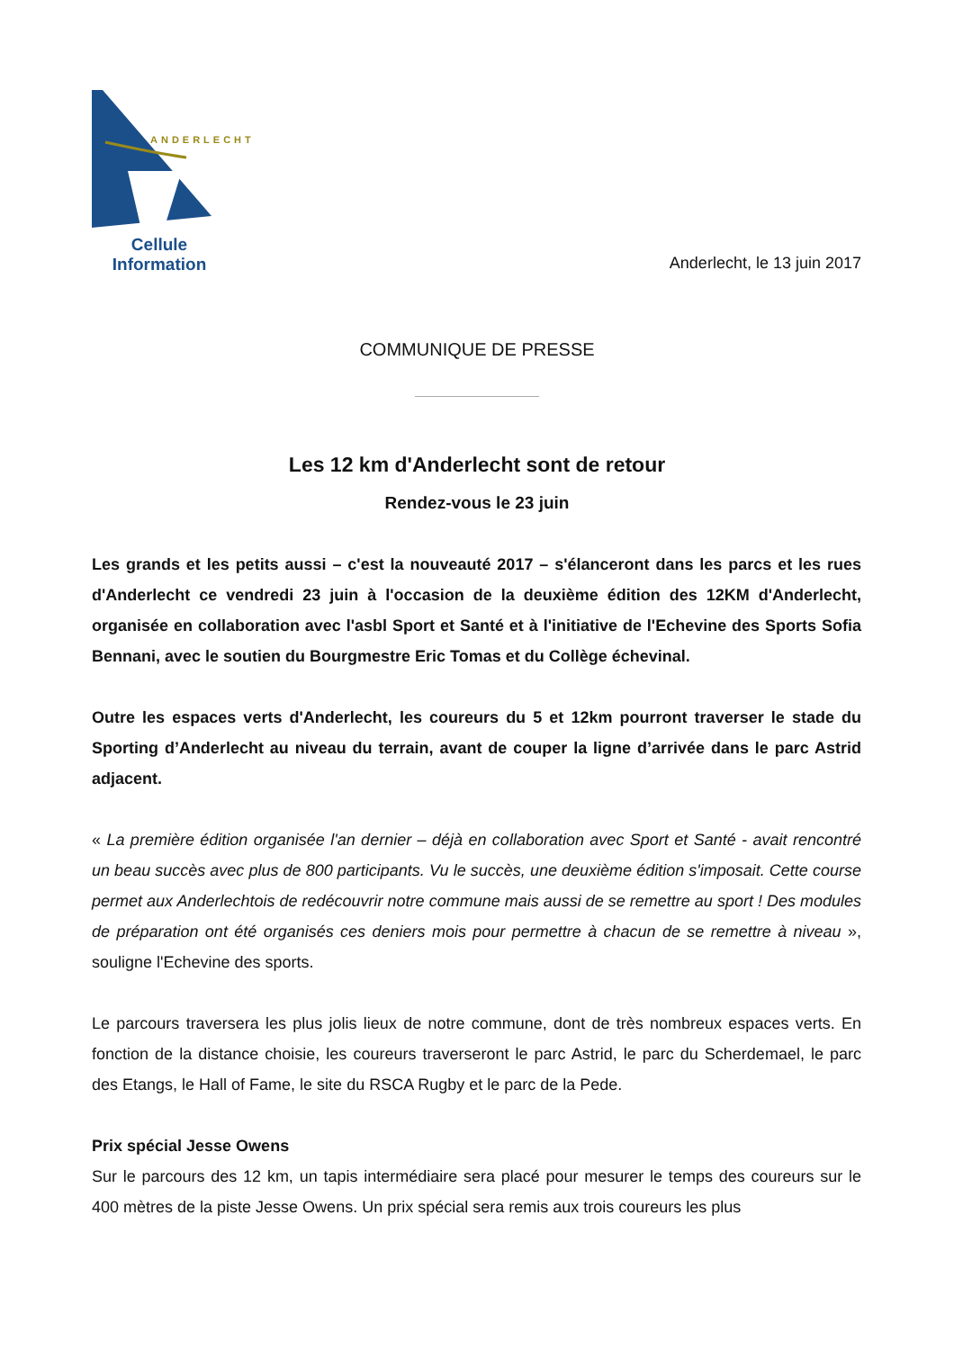ANDERLECHT
Cellule
Information
Anderlecht, le 13 juin 2017
COMMUNIQUE DE PRESSE
Les 12 km d'Anderlecht sont de retour
Rendez-vous le 23 juin
Les grands et les petits aussi – c'est la nouveauté 2017 – s'élanceront dans les parcs et les rues d'Anderlecht ce vendredi 23 juin à l'occasion de la deuxième édition des 12KM d'Anderlecht, organisée en collaboration avec l'asbl Sport et Santé et à l'initiative de l'Echevine des Sports Sofia Bennani, avec le soutien du Bourgmestre Eric Tomas et du Collège échevinal.
Outre les espaces verts d'Anderlecht, les coureurs du 5 et 12km pourront traverser le stade du Sporting d’Anderlecht au niveau du terrain, avant de couper la ligne d’arrivée dans le parc Astrid adjacent.
« La première édition organisée l'an dernier – déjà en collaboration avec Sport et Santé - avait rencontré un beau succès avec plus de 800 participants. Vu le succès, une deuxième édition s'imposait. Cette course permet aux Anderlechtois de redécouvrir notre commune mais aussi de se remettre au sport ! Des modules de préparation ont été organisés ces deniers mois pour permettre à chacun de se remettre à niveau », souligne l'Echevine des sports.
Le parcours traversera les plus jolis lieux de notre commune, dont de très nombreux espaces verts. En fonction de la distance choisie, les coureurs traverseront le parc Astrid, le parc du Scherdemael, le parc des Etangs, le Hall of Fame, le site du RSCA Rugby et le parc de la Pede.
Prix spécial Jesse Owens
Sur le parcours des 12 km, un tapis intermédiaire sera placé pour mesurer le temps des coureurs sur le 400 mètres de la piste Jesse Owens. Un prix spécial sera remis aux trois coureurs les plus